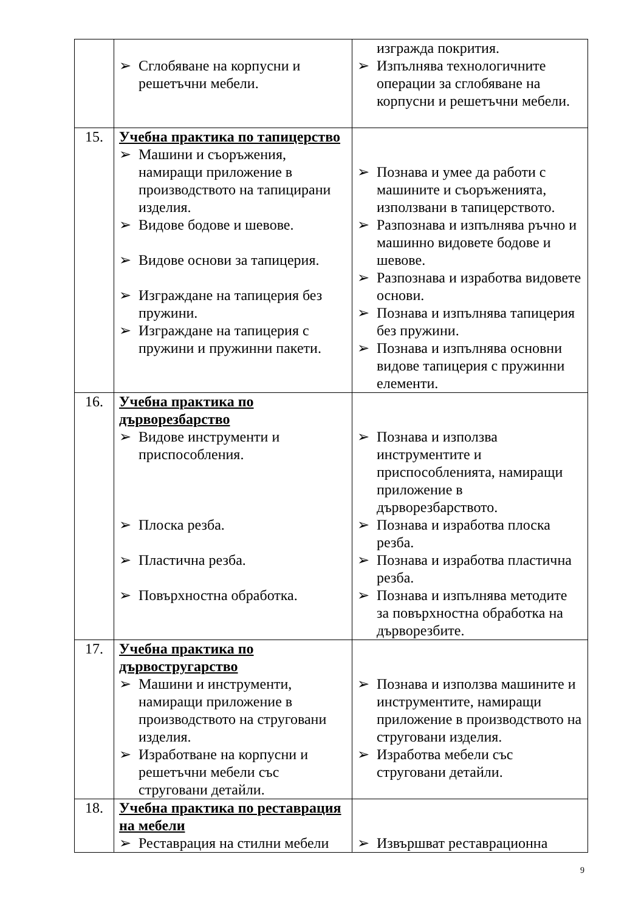| | ➢ Сглобяване на корпусни и решетъчни мебели. | изгражда покрития. ➢ Изпълнява технологичните операции за сглобяване на корпусни и решетъчни мебели. |
| 15. | Учебна практика по тапицерство ➢ Машини и съоръжения, намиращи приложение в производството на тапицирани изделия. ➢ Видове бодове и шевове. ➢ Видове основи за тапицерия. ➢ Изграждане на тапицерия без пружини. ➢ Изграждане на тапицерия с пружини и пружинни пакети. | ➢ Познава и умее да работи с машините и съоръженията, използвани в тапицерството. ➢ Разпознава и изпълнява ръчно и машинно видовете бодове и шевове. ➢ Разпознава и изработва видовете основи. ➢ Познава и изпълнява тапицерия без пружини. ➢ Познава и изпълнява основни видове тапицерия с пружинни елементи. |
| 16. | Учебна практика по дърворезбарство ➢ Видове инструменти и приспособления. ➢ Плоска резба. ➢ Пластична резба. ➢ Повърхностна обработка. | ➢ Познава и използва инструментите и приспособленията, намиращи приложение в дърворезбарството. ➢ Познава и изработва плоска резба. ➢ Познава и изработва пластична резба. ➢ Познава и изпълнява методите за повърхностна обработка на дърворезбите. |
| 17. | Учебна практика по дървостругарство ➢ Машини и инструменти, намиращи приложение в производството на струговани изделия. ➢ Изработване на корпусни и решетъчни мебели със струговани детайли. | ➢ Познава и използва машините и инструментите, намиращи приложение в производството на струговани изделия. ➢ Изработва мебели със струговани детайли. |
| 18. | Учебна практика по реставрация на мебели ➢ Реставрация на стилни мебели | ➢ Извършват реставрационна |
9